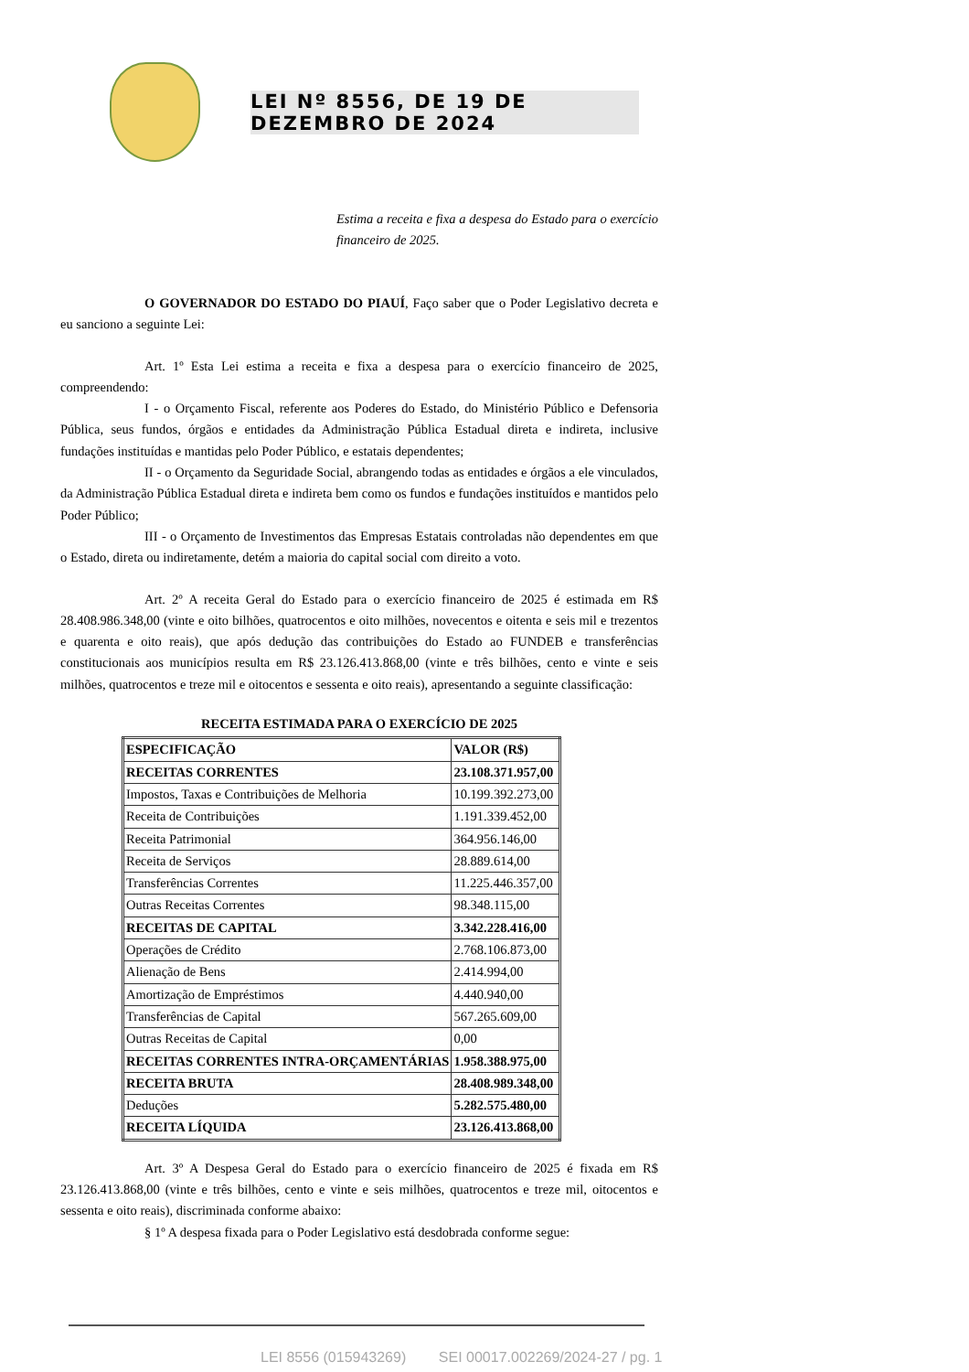LEI Nº 8556, DE 19 DE DEZEMBRO DE 2024
Estima a receita e fixa a despesa do Estado para o exercício financeiro de 2025.
O GOVERNADOR DO ESTADO DO PIAUÍ, Faço saber que o Poder Legislativo decreta e eu sanciono a seguinte Lei:
Art. 1º Esta Lei estima a receita e fixa a despesa para o exercício financeiro de 2025, compreendendo:
I - o Orçamento Fiscal, referente aos Poderes do Estado, do Ministério Público e Defensoria Pública, seus fundos, órgãos e entidades da Administração Pública Estadual direta e indireta, inclusive fundações instituídas e mantidas pelo Poder Público, e estatais dependentes;
II - o Orçamento da Seguridade Social, abrangendo todas as entidades e órgãos a ele vinculados, da Administração Pública Estadual direta e indireta bem como os fundos e fundações instituídos e mantidos pelo Poder Público;
III - o Orçamento de Investimentos das Empresas Estatais controladas não dependentes em que o Estado, direta ou indiretamente, detém a maioria do capital social com direito a voto.
Art. 2º A receita Geral do Estado para o exercício financeiro de 2025 é estimada em R$ 28.408.986.348,00 (vinte e oito bilhões, quatrocentos e oito milhões, novecentos e oitenta e seis mil e trezentos e quarenta e oito reais), que após dedução das contribuições do Estado ao FUNDEB e transferências constitucionais aos municípios resulta em R$ 23.126.413.868,00 (vinte e três bilhões, cento e vinte e seis milhões, quatrocentos e treze mil e oitocentos e sessenta e oito reais), apresentando a seguinte classificação:
RECEITA ESTIMADA PARA O EXERCÍCIO DE 2025
| ESPECIFICAÇÃO | VALOR (R$) |
| RECEITAS CORRENTES | 23.108.371.957,00 |
| Impostos, Taxas e Contribuições de Melhoria | 10.199.392.273,00 |
| Receita de Contribuições | 1.191.339.452,00 |
| Receita Patrimonial | 364.956.146,00 |
| Receita de Serviços | 28.889.614,00 |
| Transferências Correntes | 11.225.446.357,00 |
| Outras Receitas Correntes | 98.348.115,00 |
| RECEITAS DE CAPITAL | 3.342.228.416,00 |
| Operações de Crédito | 2.768.106.873,00 |
| Alienação de Bens | 2.414.994,00 |
| Amortização de Empréstimos | 4.440.940,00 |
| Transferências de Capital | 567.265.609,00 |
| Outras Receitas de Capital | 0,00 |
| RECEITAS CORRENTES INTRA-ORÇAMENTÁRIAS | 1.958.388.975,00 |
| RECEITA BRUTA | 28.408.989.348,00 |
| Deduções | 5.282.575.480,00 |
| RECEITA LÍQUIDA | 23.126.413.868,00 |
Art. 3º A Despesa Geral do Estado para o exercício financeiro de 2025 é fixada em R$ 23.126.413.868,00 (vinte e três bilhões, cento e vinte e seis milhões, quatrocentos e treze mil, oitocentos e sessenta e oito reais), discriminada conforme abaixo:
§ 1º A despesa fixada para o Poder Legislativo está desdobrada conforme segue:
LEI 8556 (015943269) SEI 00017.002269/2024-27 / pg. 1